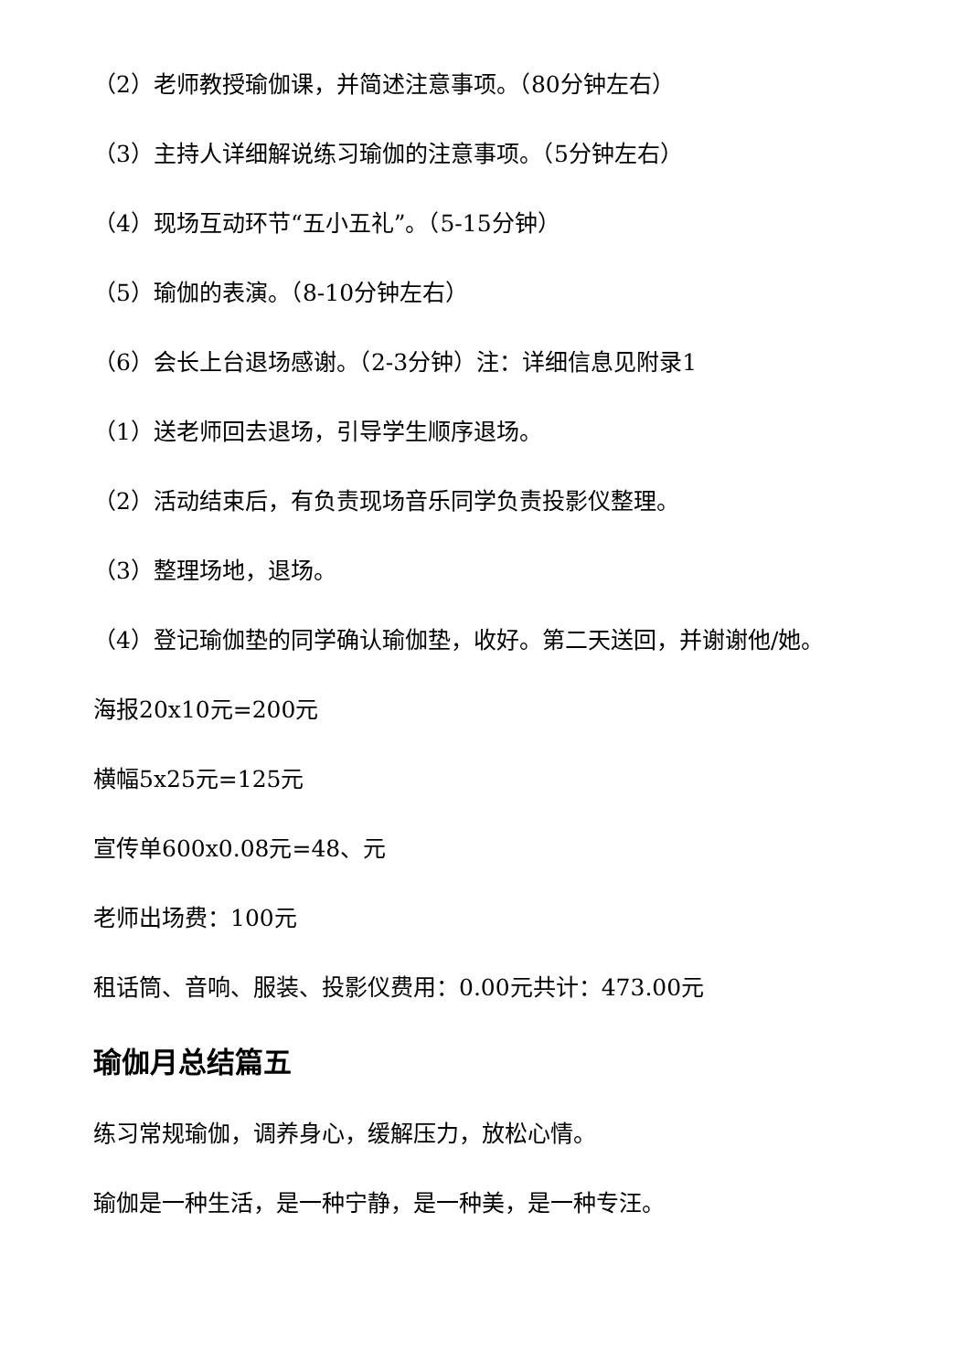（2）老师教授瑜伽课，并简述注意事项。（80分钟左右）
（3）主持人详细解说练习瑜伽的注意事项。（5分钟左右）
（4）现场互动环节“五小五礼”。（5-15分钟）
（5）瑜伽的表演。（8-10分钟左右）
（6）会长上台退场感谢。（2-3分钟）注：详细信息见附录1
（1）送老师回去退场，引导学生顺序退场。
（2）活动结束后，有负责现场音乐同学负责投影仪整理。
（3）整理场地，退场。
（4）登记瑜伽垫的同学确认瑜伽垫，收好。第二天送回，并谢谢他/她。
海报20x10元=200元
横幅5x25元=125元
宣传单600x0.08元=48、元
老师出场费：100元
租话筒、音响、服装、投影仪费用：0.00元共计：473.00元
瑜伽月总结篇五
练习常规瑜伽，调养身心，缓解压力，放松心情。
瑜伽是一种生活，是一种宁静，是一种美，是一种专汪。